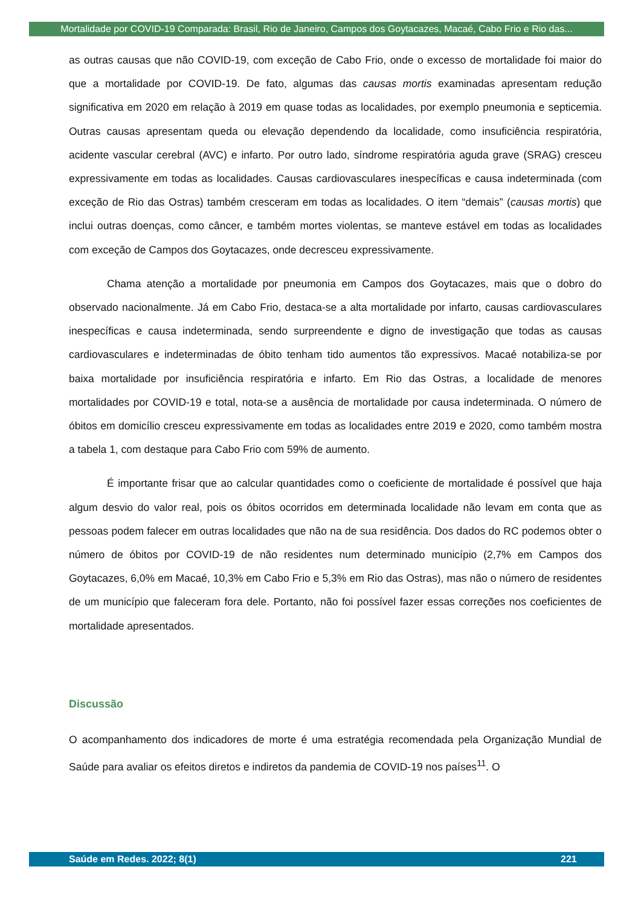Mortalidade por COVID-19 Comparada: Brasil, Rio de Janeiro, Campos dos Goytacazes, Macaé, Cabo Frio e Rio das...
as outras causas que não COVID-19, com exceção de Cabo Frio, onde o excesso de mortalidade foi maior do que a mortalidade por COVID-19. De fato, algumas das causas mortis examinadas apresentam redução significativa em 2020 em relação à 2019 em quase todas as localidades, por exemplo pneumonia e septicemia. Outras causas apresentam queda ou elevação dependendo da localidade, como insuficiência respiratória, acidente vascular cerebral (AVC) e infarto. Por outro lado, síndrome respiratória aguda grave (SRAG) cresceu expressivamente em todas as localidades. Causas cardiovasculares inespecíficas e causa indeterminada (com exceção de Rio das Ostras) também cresceram em todas as localidades. O item “demais” (causas mortis) que inclui outras doenças, como câncer, e também mortes violentas, se manteve estável em todas as localidades com exceção de Campos dos Goytacazes, onde decresceu expressivamente.
Chama atenção a mortalidade por pneumonia em Campos dos Goytacazes, mais que o dobro do observado nacionalmente. Já em Cabo Frio, destaca-se a alta mortalidade por infarto, causas cardiovasculares inespecíficas e causa indeterminada, sendo surpreendente e digno de investigação que todas as causas cardiovasculares e indeterminadas de óbito tenham tido aumentos tão expressivos. Macaé notabiliza-se por baixa mortalidade por insuficiência respiratória e infarto. Em Rio das Ostras, a localidade de menores mortalidades por COVID-19 e total, nota-se a ausência de mortalidade por causa indeterminada. O número de óbitos em domicílio cresceu expressivamente em todas as localidades entre 2019 e 2020, como também mostra a tabela 1, com destaque para Cabo Frio com 59% de aumento.
É importante frisar que ao calcular quantidades como o coeficiente de mortalidade é possível que haja algum desvio do valor real, pois os óbitos ocorridos em determinada localidade não levam em conta que as pessoas podem falecer em outras localidades que não na de sua residência. Dos dados do RC podemos obter o número de óbitos por COVID-19 de não residentes num determinado município (2,7% em Campos dos Goytacazes, 6,0% em Macaé, 10,3% em Cabo Frio e 5,3% em Rio das Ostras), mas não o número de residentes de um município que faleceram fora dele. Portanto, não foi possível fazer essas correções nos coeficientes de mortalidade apresentados.
Discussão
O acompanhamento dos indicadores de morte é uma estratégia recomendada pela Organização Mundial de Saúde para avaliar os efeitos diretos e indiretos da pandemia de COVID-19 nos países<sup>11</sup>. O
Saúde em Redes. 2022; 8(1) 221